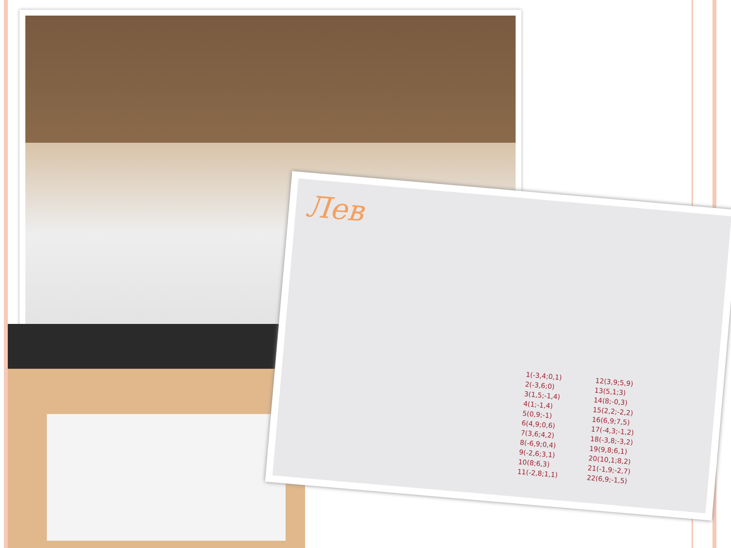Лев
1(-3,4;0,1)
2(-3,6;0)
3(1,5;-1,4)
4(1;-1,4)
5(0,9;-1)
6(4,9;0,6)
7(3,6;4,2)
8(-6,9;0,4)
9(-2,6;3,1)
10(8;6,3)
11(-2,8;1,1)
12(3,9;5,9)
13(5,1;3)
14(8;-0,3)
15(2,2;-2,2)
16(6,9;7,5)
17(-4,3;-1,2)
18(-3,8;-3,2)
19(9,8;6,1)
20(10,1;8,2)
21(-1,9;-2,7)
22(6,9;-1,5)